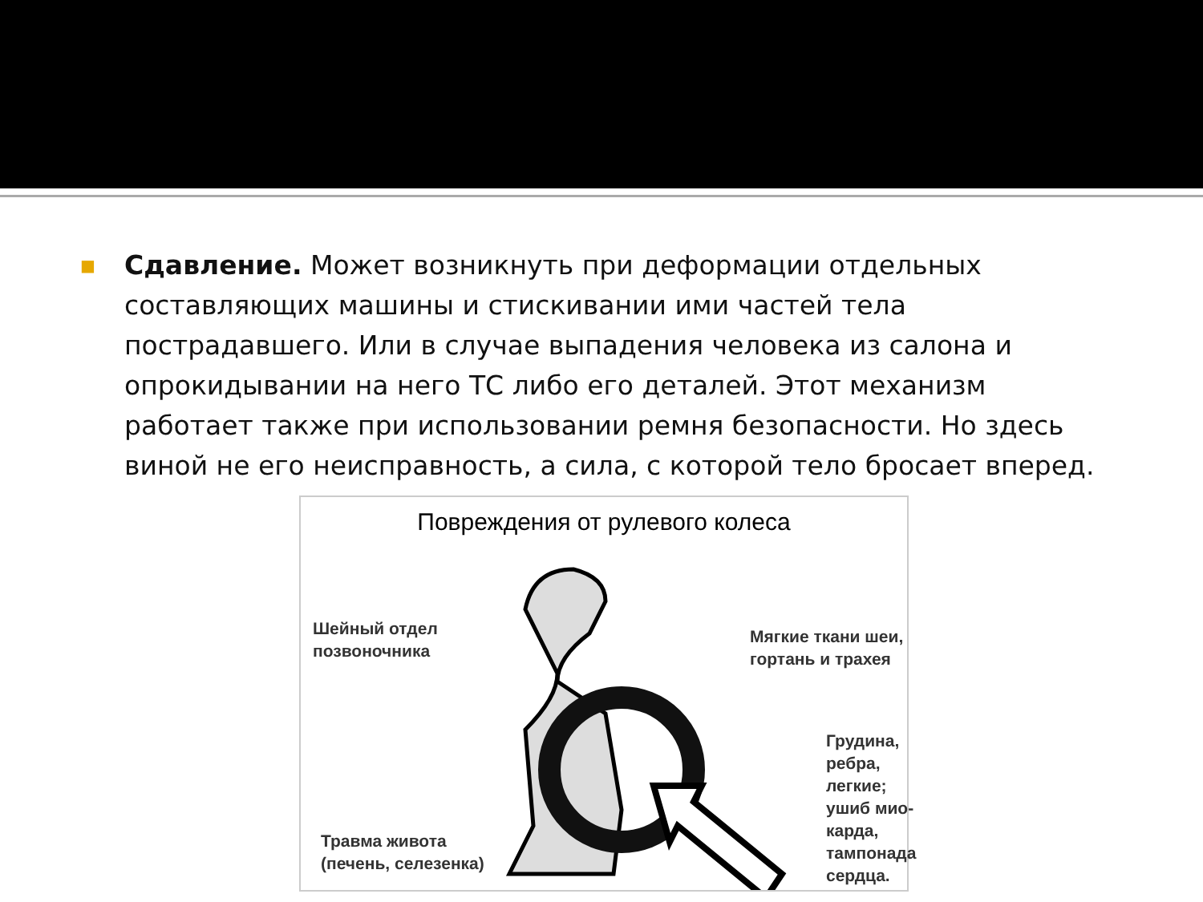■
Сдавление. Может возникнуть при деформации отдельных составляющих машины и стискивании ими частей тела пострадавшего. Или в случае выпадения человека из салона и опрокидывании на него ТС либо его деталей. Этот механизм работает также при использовании ремня безопасности. Но здесь виной не его неисправность, а сила, с которой тело бросает вперед.
Повреждения от рулевого колеса
Шейный отдел
позвоночника
Мягкие ткани шеи,
гортань и трахея
Грудина, ребра,
легкие; ушиб мио-
карда, тампонада
сердца.
Травма живота
(печень, селезенка)